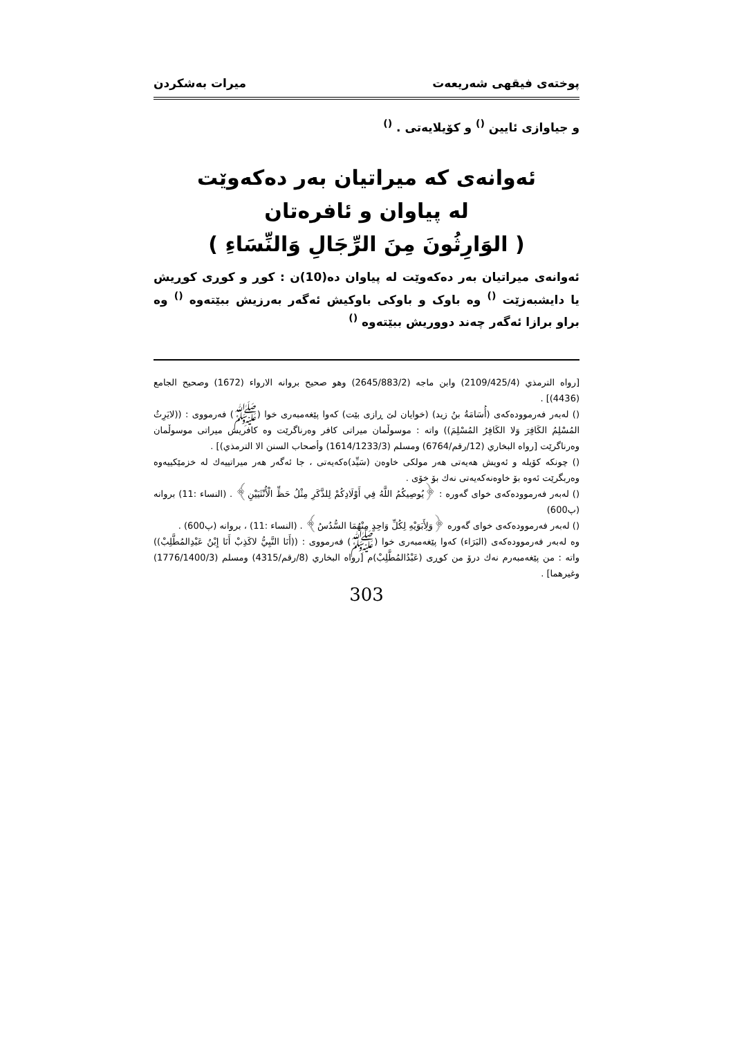پوختەی فیقهی شەریعەت میرات بەشکردن
و جیاوازی ئایین <sup>()</sup> و کۆیلایەتی . <sup>()</sup>
ئەوانەی کە میراتیان بەر دەکەوێت
لە پیاوان و ئافرەتان
( الوَارِثُونَ مِنَ الرِّجَالِ وَالنِّسَاءِ )
ئەوانەی میراتیان بەر دەکەوێت لە پیاوان دە(10)ن : کوڕ و کوڕی کوڕیش یا دایشبەزێت <sup>()</sup> وە باوک و باوکی باوکیش ئەگەر بەرزیش ببێتەوە <sup>()</sup> وە براو برازا ئەگەر چەند دووریش ببێتەوە <sup>()</sup>
[رواه الترمذي (2109/425/4) وابن ماجه (2645/883/2) وهو صحيح بروانه الارواء (1672) وصحيح الجامع (4436)] .
() لەبەر فەرموودەکەی (أُسَامَةُ بنُ زيد) (خوایان لێ ڕازی بێت) کەوا پێغەمبەری خوا (ﷺ) فەرمووی : ((لايَرِثُ المُسْلِمُ الكَافِرَ وَلا الكَافِرُ المُسْلِمَ)) واتە : موسوڵمان میراتی کافر وەرناگرێت وە کافریش میراتی موسوڵمان وەرناگرێت [رواه البخاري (12/رقم/6764) ومسلم (1614/1233/3) وأصحاب السنن الا الترمذي)] .
() چونکە کۆیلە و ئەویش هەیەتی هەر مولکی خاوەن (سَيِّد)ەکەیەتی ، جا ئەگەر هەر میراتییەك لە خزمێکییەوە وەربگرێت ئەوە بۆ خاوەنەکەیەتی نەك بۆ خۆی .
() لەبەر فەرموودەکەی خوای گەورە : ﴿يُوصِيكُمُ اللَّهُ فِي أَوْلَادِكُمْ لِلذَّكَرِ مِثْلُ حَظِّ الْأُنْثَيَيْنِ﴾ . (النساء :11) بروانە (پ600)
() لەبەر فەرموودەکەی خوای گەورە ﴿وَلِأَبَوَيْهِ لِكُلِّ وَاحِدٍ مِنْهُمَا السُّدُسُ﴾ . (النساء :11) ، بروانە (پ600) .
وە لەبەر فەرموودەکەی (البَرَاء) کەوا پێغەمبەری خوا (ﷺ) فەرمووی : ((أَنَا النَّبِيُّ لاكَذِبْ أَنَا إِبْنُ عَبْدِالمُطَّلِبْ)) واتە : من پێغەمبەرم نەك درۆ من کوڕی (عَبْدُالمُطَّلِبْ)م [رواه البخاري (8/رقم/4315) ومسلم (1776/1400/3) وغيرهما] .
303